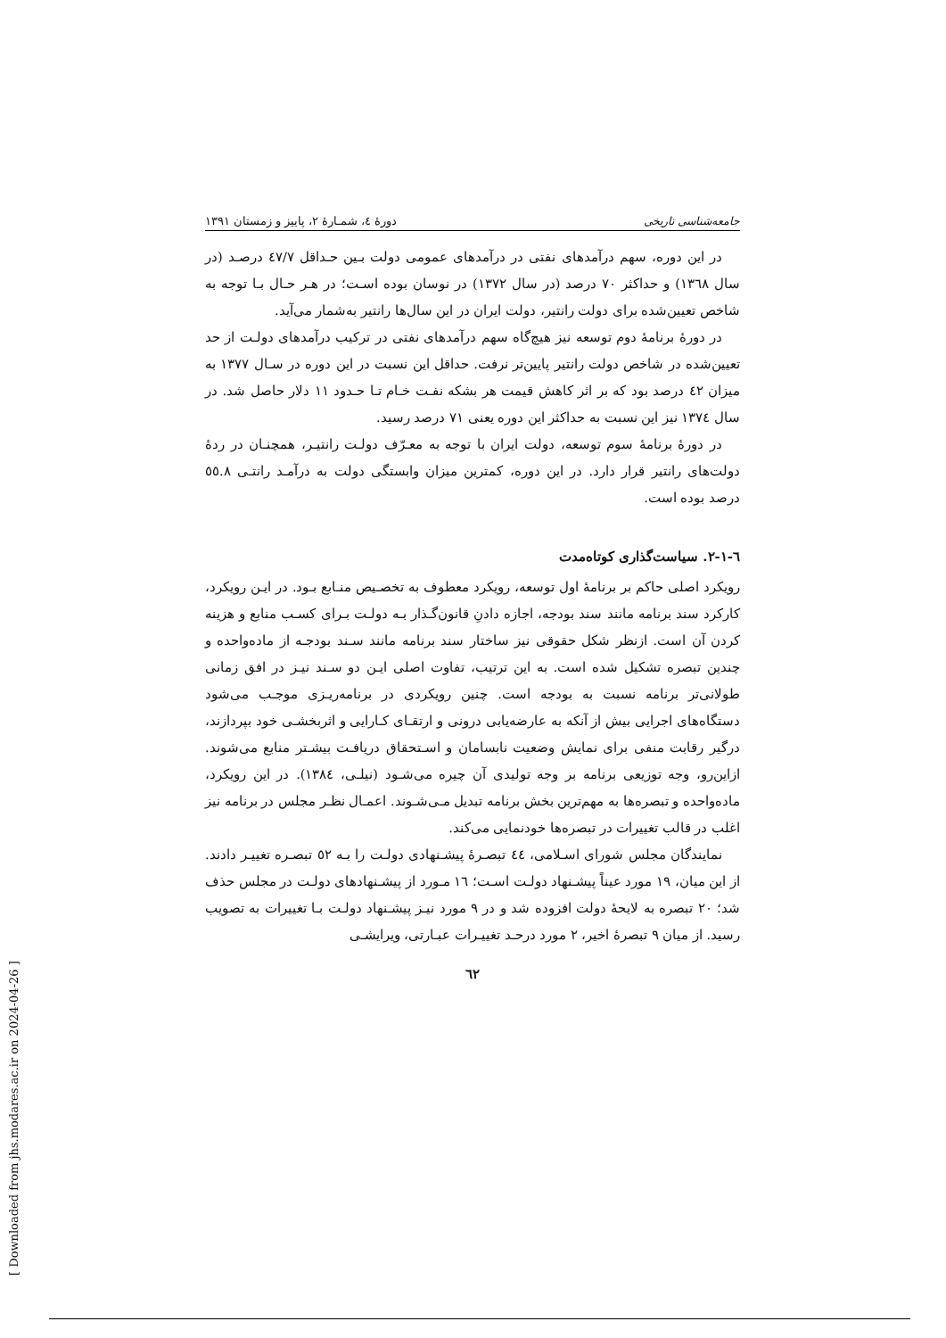جامعه‌شناسی تاریخی دورهٔ ٤، شمـارهٔ ٢، پاییز و زمستان ١٣٩١
در این دوره، سهم درآمدهای نفتی در درآمدهای عمومی دولت بـین حـداقل ٤٧/٧ درصـد (در سال ١٣٦٨) و حداکثر ٧٠ درصد (در سال ١٣٧٢) در نوسان بوده اسـت؛ در هـر حـال بـا توجه به شاخص تعیین‌شده برای دولت رانتیر، دولت ایران در این سال‌ها رانتیر به‌شمار می‌آید.
در دورهٔ برنامهٔ دوم توسعه نیز هیچ‌گاه سهم درآمدهای نفتی در ترکیب درآمدهای دولـت از حد تعیین‌شده در شاخص دولت رانتیر پایین‌تر نرفت. حداقل این نسبت در این دوره در سـال ١٣٧٧ به میزان ٤٢ درصد بود که بر اثر کاهش قیمت هر بشکه نفـت خـام تـا حـدود ١١ دلار حاصل شد. در سال ١٣٧٤ نیز این نسبت به حداکثر این دوره یعنی ٧١ درصد رسید.
در دورهٔ برنامهٔ سوم توسعه، دولت ایران با توجه به معـرّف دولـت رانتیـر، همچنـان در ردهٔ دولت‌های رانتیر قرار دارد. در این دوره، کمترین میزان وابستگی دولت به درآمـد رانتـی ٥٥.٨ درصد بوده است.
٦-١-٢. سیاست‌گذاری کوتاه‌مدت
رویکرد اصلی حاکم بر برنامهٔ اول توسعه، رویکرد معطوف به تخصـیص منـابع بـود. در ایـن رویکرد، کارکرد سند برنامه مانند سند بودجه، اجازه دادنِ قانون‌گـذار بـه دولـت بـرای کسـب منابع و هزینه کردن آن است. ازنظر شکل حقوقی نیز ساختار سند برنامه مانند سـند بودجـه از ماده‌واحده و چندین تبصره تشکیل شده است. به این ترتیب، تفاوت اصلی ایـن دو سـند نیـز در افق زمانی طولانی‌تر برنامه نسبت به بودجه است. چنین رویکردی در برنامه‌ریـزی موجـب می‌شود دستگاه‌های اجرایی بیش از آنکه به عارضه‌یابی درونی و ارتقـای کـارایی و اثربخشـی خود بپردازند، درگیر رقابت منفی برای نمایش وضعیت نابسامان و اسـتحقاق دریافـت بیشـتر منابع می‌شوند. ازاین‌رو، وجه توزیعی برنامه بر وجه تولیدی آن چیره می‌شـود (نیلـی، ١٣٨٤). در این رویکرد، ماده‌واحده و تبصره‌ها به مهم‌ترین بخش برنامه تبدیل مـی‌شـوند. اعمـال نظـر مجلس در برنامه نیز اغلب در قالب تغییرات در تبصره‌ها خودنمایی می‌کند.
نمایندگان مجلس شورای اسـلامی، ٤٤ تبصـرهٔ پیشـنهادی دولـت را بـه ٥٢ تبصـره تغییـر دادند. از این میان، ١٩ مورد عیناً پیشـنهاد دولـت اسـت؛ ١٦ مـورد از پیشـنهادهای دولـت در مجلس حذف شد؛ ٢٠ تبصره به لایحهٔ دولت افزوده شد و در ٩ مورد نیـز پیشـنهاد دولـت بـا تغییرات به تصویب رسید. از میان ٩ تبصرهٔ اخیر، ٢ مورد درحـد تغییـرات عبـارتی، ویرایشـی
٦٢
[ Downloaded from jhs.modares.ac.ir on 2024-04-26 ]